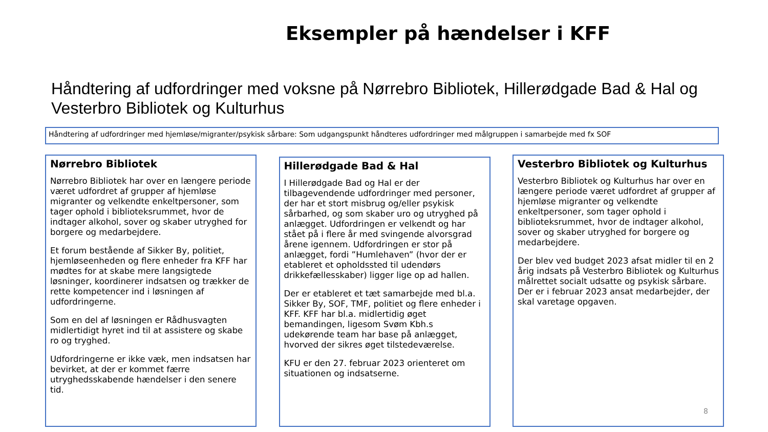Eksempler på hændelser i KFF
Håndtering af udfordringer med voksne på Nørrebro Bibliotek, Hillerødgade Bad & Hal og Vesterbro Bibliotek og Kulturhus
Håndtering af udfordringer med hjemløse/migranter/psykisk sårbare: Som udgangspunkt håndteres udfordringer med målgruppen i samarbejde med fx SOF
Nørrebro Bibliotek
Nørrebro Bibliotek har over en længere periode været udfordret af grupper af hjemløse migranter og velkendte enkeltpersoner, som tager ophold i biblioteksrummet, hvor de indtager alkohol, sover og skaber utryghed for borgere og medarbejdere.
Et forum bestående af Sikker By, politiet, hjemløseenheden og flere enheder fra KFF har mødtes for at skabe mere langsigtede løsninger, koordinerer indsatsen og trækker de rette kompetencer ind i løsningen af udfordringerne.
Som en del af løsningen er Rådhusvagten midlertidigt hyret ind til at assistere og skabe ro og tryghed.
Udfordringerne er ikke væk, men indsatsen har bevirket, at der er kommet færre utryghedsskabende hændelser i den senere tid.
Hillerødgade Bad & Hal
I Hillerødgade Bad og Hal er der tilbagevendende udfordringer med personer, der har et stort misbrug og/eller psykisk sårbarhed, og som skaber uro og utryghed på anlægget. Udfordringen er velkendt og har stået på i flere år med svingende alvorsgrad årene igennem. Udfordringen er stor på anlægget, fordi ”Humlehaven” (hvor der er etableret et opholdssted til udendørs drikkefællesskaber) ligger lige op ad hallen.
Der er etableret et tæt samarbejde med bl.a. Sikker By, SOF, TMF, politiet og flere enheder i KFF. KFF har bl.a. midlertidig øget bemandingen, ligesom Svøm Kbh.s udekørende team har base på anlægget, hvorved der sikres øget tilstedeværelse.
KFU er den 27. februar 2023 orienteret om situationen og indsatserne.
Vesterbro Bibliotek og Kulturhus
Vesterbro Bibliotek og Kulturhus har over en længere periode været udfordret af grupper af hjemløse migranter og velkendte enkeltpersoner, som tager ophold i biblioteksrummet, hvor de indtager alkohol, sover og skaber utryghed for borgere og medarbejdere.
Der blev ved budget 2023 afsat midler til en 2 årig indsats på Vesterbro Bibliotek og Kulturhus målrettet socialt udsatte og psykisk sårbare. Der er i februar 2023 ansat medarbejder, der skal varetage opgaven.
8